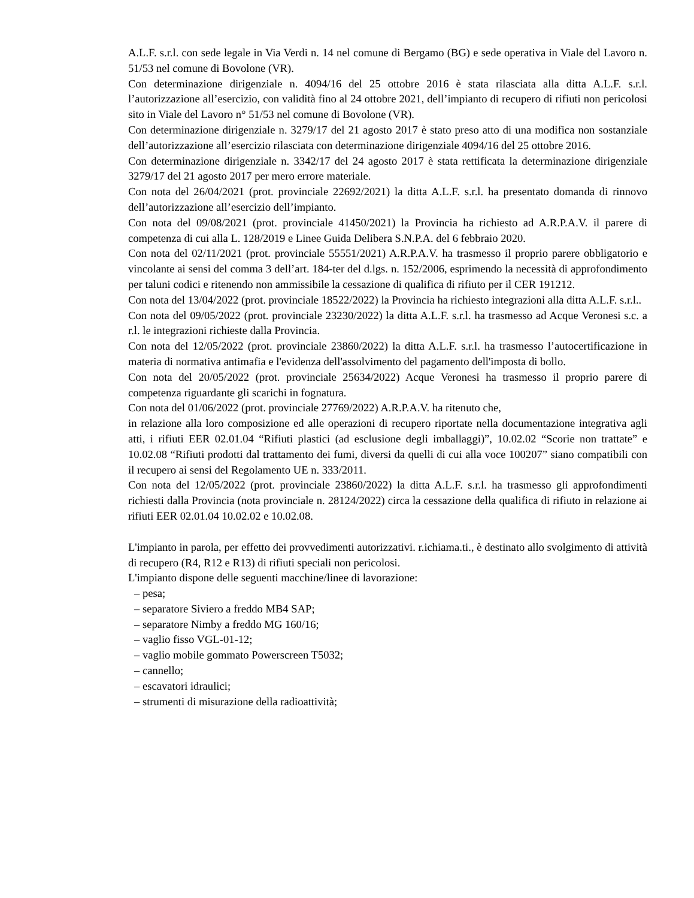A.L.F. s.r.l. con sede legale in Via Verdi n. 14 nel comune di Bergamo (BG) e sede operativa in Viale del Lavoro n. 51/53 nel comune di Bovolone (VR).
Con determinazione dirigenziale n. 4094/16 del 25 ottobre 2016 è stata rilasciata alla ditta A.L.F. s.r.l. l’autorizzazione all’esercizio, con validità fino al 24 ottobre 2021, dell’impianto di recupero di rifiuti non pericolosi sito in Viale del Lavoro n° 51/53 nel comune di Bovolone (VR).
Con determinazione dirigenziale n. 3279/17 del 21 agosto 2017 è stato preso atto di una modifica non sostanziale dell’autorizzazione all’esercizio rilasciata con determinazione dirigenziale 4094/16 del 25 ottobre 2016.
Con determinazione dirigenziale n. 3342/17 del 24 agosto 2017 è stata rettificata la determinazione dirigenziale 3279/17 del 21 agosto 2017 per mero errore materiale.
Con nota del 26/04/2021 (prot. provinciale 22692/2021) la ditta A.L.F. s.r.l. ha presentato domanda di rinnovo dell’autorizzazione all’esercizio dell’impianto.
Con nota del 09/08/2021 (prot. provinciale 41450/2021) la Provincia ha richiesto ad A.R.P.A.V. il parere di competenza di cui alla L. 128/2019 e Linee Guida Delibera S.N.P.A. del 6 febbraio 2020.
Con nota del 02/11/2021 (prot. provinciale 55551/2021) A.R.P.A.V. ha trasmesso il proprio parere obbligatorio e vincolante ai sensi del comma 3 dell’art. 184-ter del d.lgs. n. 152/2006, esprimendo la necessità di approfondimento per taluni codici e ritenendo non ammissibile la cessazione di qualifica di rifiuto per il CER 191212.
Con nota del 13/04/2022 (prot. provinciale 18522/2022) la Provincia ha richiesto integrazioni alla ditta A.L.F. s.r.l..
Con nota del 09/05/2022 (prot. provinciale 23230/2022) la ditta A.L.F. s.r.l. ha trasmesso ad Acque Veronesi s.c. a r.l. le integrazioni richieste dalla Provincia.
Con nota del 12/05/2022 (prot. provinciale 23860/2022) la ditta A.L.F. s.r.l. ha trasmesso l’autocertificazione in materia di normativa antimafia e l'evidenza dell'assolvimento del pagamento dell'imposta di bollo.
Con nota del 20/05/2022 (prot. provinciale 25634/2022) Acque Veronesi ha trasmesso il proprio parere di competenza riguardante gli scarichi in fognatura.
Con nota del 01/06/2022 (prot. provinciale 27769/2022) A.R.P.A.V. ha ritenuto che,
in relazione alla loro composizione ed alle operazioni di recupero riportate nella documentazione integrativa agli atti, i rifiuti EER 02.01.04 “Rifiuti plastici (ad esclusione degli imballaggi)”, 10.02.02 “Scorie non trattate” e 10.02.08 “Rifiuti prodotti dal trattamento dei fumi, diversi da quelli di cui alla voce 100207” siano compatibili con il recupero ai sensi del Regolamento UE n. 333/2011.
Con nota del 12/05/2022 (prot. provinciale 23860/2022) la ditta A.L.F. s.r.l. ha trasmesso gli approfondimenti richiesti dalla Provincia (nota provinciale n. 28124/2022) circa la cessazione della qualifica di rifiuto in relazione ai rifiuti EER 02.01.04 10.02.02 e 10.02.08.
L'impianto in parola, per effetto dei provvedimenti autorizzativi. r.ichiama.ti., è destinato allo svolgimento di attività di recupero (R4, R12 e R13) di rifiuti speciali non pericolosi.
L'impianto dispone delle seguenti macchine/linee di lavorazione:
– pesa;
– separatore Siviero a freddo MB4 SAP;
– separatore Nimby a freddo MG 160/16;
– vaglio fisso VGL-01-12;
– vaglio mobile gommato Powerscreen T5032;
– cannello;
– escavatori idraulici;
– strumenti di misurazione della radioattività;